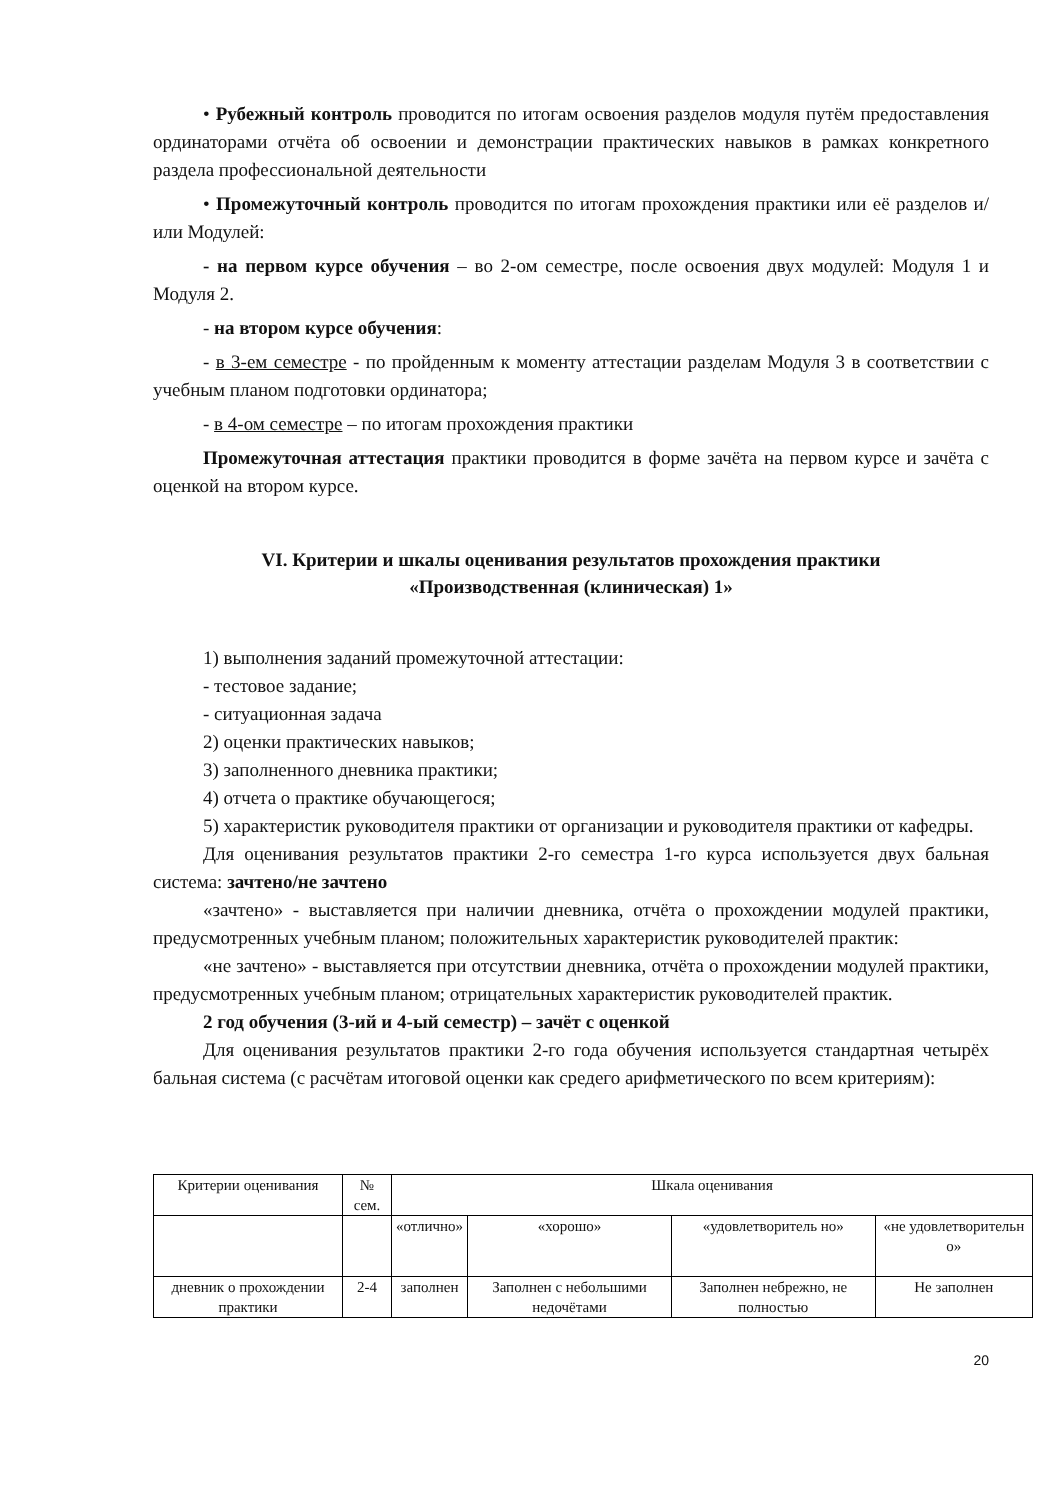• Рубежный контроль проводится по итогам освоения разделов модуля путём предоставления ординаторами отчёта об освоении и демонстрации практических навыков в рамках конкретного раздела профессиональной деятельности
• Промежуточный контроль проводится по итогам прохождения практики или её разделов и/или Модулей:
- на первом курсе обучения – во 2-ом семестре, после освоения двух модулей: Модуля 1 и Модуля 2.
- на втором курсе обучения:
- в 3-ем семестре - по пройденным к моменту аттестации разделам Модуля 3 в соответствии с учебным планом подготовки ординатора;
- в 4-ом семестре – по итогам прохождения практики
Промежуточная аттестация практики проводится в форме зачёта на первом курсе и зачёта с оценкой на втором курсе.
VI. Критерии и шкалы оценивания результатов прохождения практики
«Производственная (клиническая) 1»
1) выполнения заданий промежуточной аттестации:
- тестовое задание;
- ситуационная задача
2) оценки практических навыков;
3) заполненного дневника практики;
4) отчета о практике обучающегося;
5) характеристик руководителя практики от организации и руководителя практики от кафедры.
Для оценивания результатов практики 2-го семестра 1-го курса используется двух бальная система: зачтено/не зачтено
«зачтено» - выставляется при наличии дневника, отчёта о прохождении модулей практики, предусмотренных учебным планом; положительных характеристик руководителей практик:
«не зачтено» - выставляется при отсутствии дневника, отчёта о прохождении модулей практики, предусмотренных учебным планом; отрицательных характеристик руководителей практик.
2 год обучения (3-ий и 4-ый семестр) – зачёт с оценкой
Для оценивания результатов практики 2-го года обучения используется стандартная четырёх бальная система (с расчётам итоговой оценки как средего арифметического по всем критериям):
| Критерии оценивания | № сем. | Шкала оценивания | | | |
| | | «отлично» | «хорошо» | «удовлетворитель но» | «не удовлетворительн о» |
| дневник о прохождении практики | 2-4 | заполнен | Заполнен с небольшими недочётами | Заполнен небрежно, не полностью | Не заполнен |
20